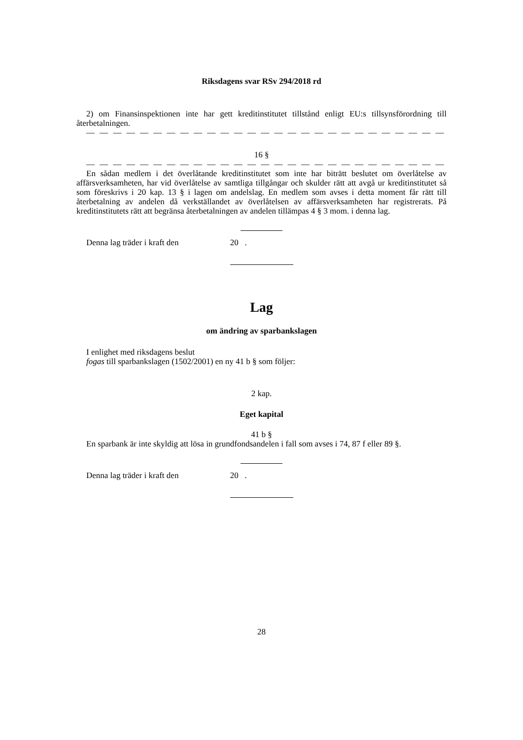Riksdagens svar RSv 294/2018 rd
2) om Finansinspektionen inte har gett kreditinstitutet tillstånd enligt EU:s tillsynsförordning till återbetalningen.
— — — — — — — — — — — — — — — — — — — — — — — — — — — — — — —
16 §
— — — — — — — — — — — — — — — — — — — — — — — — — — — — — — —
En sådan medlem i det överlåtande kreditinstitutet som inte har biträtt beslutet om överlåtelse av affärsverksamheten, har vid överlåtelse av samtliga tillgångar och skulder rätt att avgå ur kreditinstitutet så som föreskrivs i 20 kap. 13 § i lagen om andelslag. En medlem som avses i detta moment får rätt till återbetalning av andelen då verkställandet av överlåtelsen av affärsverksamheten har registrerats. På kreditinstitutets rätt att begränsa återbetalningen av andelen tillämpas 4 § 3 mom. i denna lag.
Denna lag träder i kraft den 20 .
Lag
om ändring av sparbankslagen
I enlighet med riksdagens beslut
fogas till sparbankslagen (1502/2001) en ny 41 b § som följer:
2 kap.
Eget kapital
41 b §
En sparbank är inte skyldig att lösa in grundfondsandelen i fall som avses i 74, 87 f eller 89 §.
Denna lag träder i kraft den 20 .
28